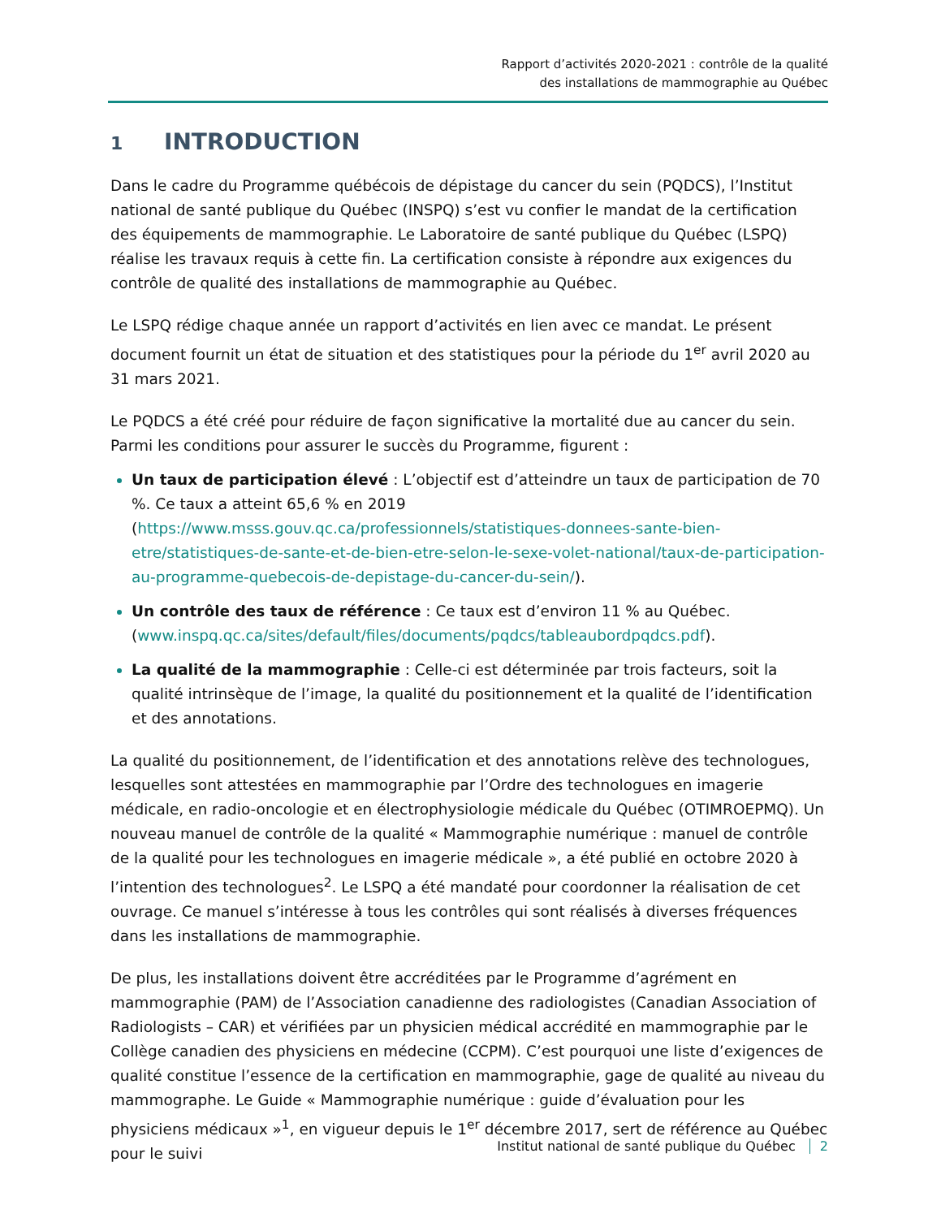Rapport d’activités 2020-2021 : contrôle de la qualité
des installations de mammographie au Québec
1 INTRODUCTION
Dans le cadre du Programme québécois de dépistage du cancer du sein (PQDCS), l’Institut national de santé publique du Québec (INSPQ) s’est vu confier le mandat de la certification des équipements de mammographie. Le Laboratoire de santé publique du Québec (LSPQ) réalise les travaux requis à cette fin. La certification consiste à répondre aux exigences du contrôle de qualité des installations de mammographie au Québec.
Le LSPQ rédige chaque année un rapport d’activités en lien avec ce mandat. Le présent document fournit un état de situation et des statistiques pour la période du 1<sup>er</sup> avril 2020 au 31 mars 2021.
Le PQDCS a été créé pour réduire de façon significative la mortalité due au cancer du sein. Parmi les conditions pour assurer le succès du Programme, figurent :
Un taux de participation élevé : L’objectif est d’atteindre un taux de participation de 70 %. Ce taux a atteint 65,6 % en 2019 (https://www.msss.gouv.qc.ca/professionnels/statistiques-donnees-sante-bien-etre/statistiques-de-sante-et-de-bien-etre-selon-le-sexe-volet-national/taux-de-participation-au-programme-quebecois-de-depistage-du-cancer-du-sein/).
Un contrôle des taux de référence : Ce taux est d’environ 11 % au Québec. (www.inspq.qc.ca/sites/default/files/documents/pqdcs/tableaubordpqdcs.pdf).
La qualité de la mammographie : Celle-ci est déterminée par trois facteurs, soit la qualité intrinsèque de l’image, la qualité du positionnement et la qualité de l’identification et des annotations.
La qualité du positionnement, de l’identification et des annotations relève des technologues, lesquelles sont attestées en mammographie par l’Ordre des technologues en imagerie médicale, en radio-oncologie et en électrophysiologie médicale du Québec (OTIMROEPMQ). Un nouveau manuel de contrôle de la qualité « Mammographie numérique : manuel de contrôle de la qualité pour les technologues en imagerie médicale », a été publié en octobre 2020 à l’intention des technologues<sup>2</sup>. Le LSPQ a été mandaté pour coordonner la réalisation de cet ouvrage. Ce manuel s’intéresse à tous les contrôles qui sont réalisés à diverses fréquences dans les installations de mammographie.
De plus, les installations doivent être accréditées par le Programme d’agrément en mammographie (PAM) de l’Association canadienne des radiologistes (Canadian Association of Radiologists – CAR) et vérifiées par un physicien médical accrédité en mammographie par le Collège canadien des physiciens en médecine (CCPM). C’est pourquoi une liste d’exigences de qualité constitue l’essence de la certification en mammographie, gage de qualité au niveau du mammographe. Le Guide « Mammographie numérique : guide d’évaluation pour les physiciens médicaux »<sup>1</sup>, en vigueur depuis le 1<sup>er</sup> décembre 2017, sert de référence au Québec pour le suivi
Institut national de santé publique du Québec 2